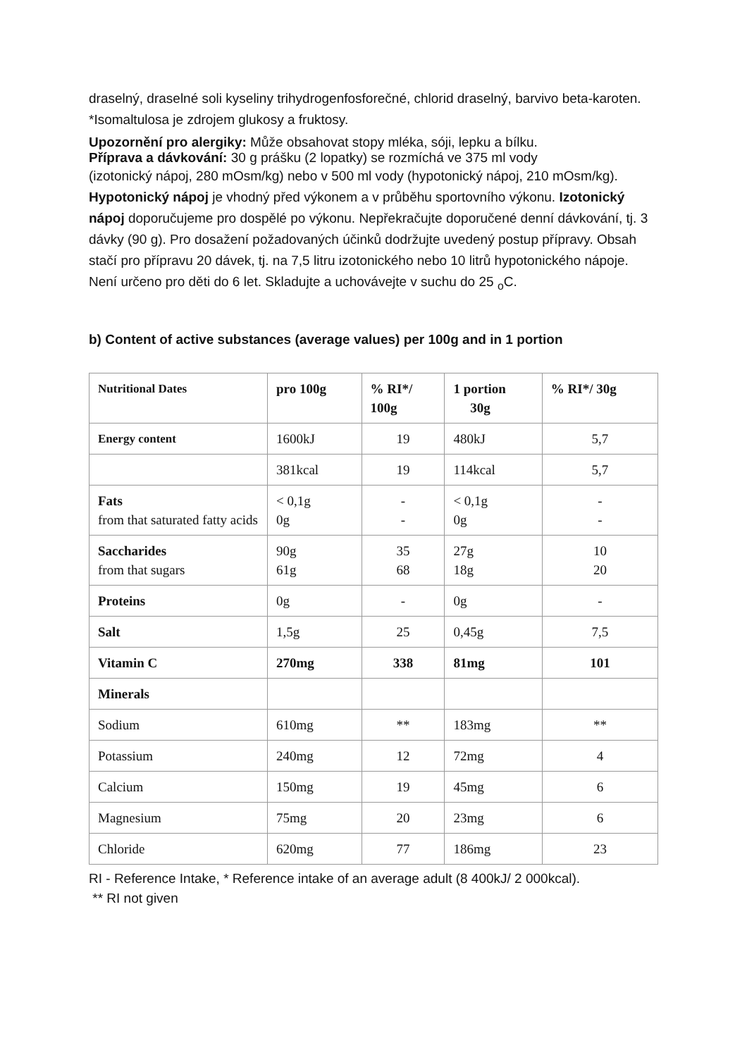draselný, draselné soli kyseliny trihydrogenfosforečné, chlorid draselný, barvivo beta-karoten. *Isomaltulosa je zdrojem glukosy a fruktosy.
Upozornění pro alergiky: Může obsahovat stopy mléka, sóji, lepku a bílku.
Příprava a dávkování: 30 g prášku (2 lopatky) se rozmíchá ve 375 ml vody
(izotonický nápoj, 280 mOsm/kg) nebo v 500 ml vody (hypotonický nápoj, 210 mOsm/kg). Hypotonický nápoj je vhodný před výkonem a v průběhu sportovního výkonu. Izotonický nápoj doporučujeme pro dospělé po výkonu. Nepřekračujte doporučené denní dávkování, tj. 3 dávky (90 g). Pro dosažení požadovaných účinků dodržujte uvedený postup přípravy. Obsah stačí pro přípravu 20 dávek, tj. na 7,5 litru izotonického nebo 10 litrů hypotonického nápoje. Není určeno pro děti do 6 let. Skladujte a uchovávejte v suchu do 25 <sub>o</sub>C.
b) Content of active substances (average values) per 100g and in 1 portion
| Nutritional Dates | pro 100g | % RI*/ 100g | 1 portion 30g | % RI*/ 30g |
| --- | --- | --- | --- | --- |
| Energy content | 1600kJ | 19 | 480kJ | 5,7 |
| | 381kcal | 19 | 114kcal | 5,7 |
| Fats from that saturated fatty acids | < 0,1g 0g | - - | < 0,1g 0g | - - |
| Saccharides from that sugars | 90g 61g | 35 68 | 27g 18g | 10 20 |
| Proteins | 0g | - | 0g | - |
| Salt | 1,5g | 25 | 0,45g | 7,5 |
| Vitamin C | 270mg | 338 | 81mg | 101 |
| Minerals | | | | |
| Sodium | 610mg | ** | 183mg | ** |
| Potassium | 240mg | 12 | 72mg | 4 |
| Calcium | 150mg | 19 | 45mg | 6 |
| Magnesium | 75mg | 20 | 23mg | 6 |
| Chloride | 620mg | 77 | 186mg | 23 |
RI - Reference Intake, * Reference intake of an average adult (8 400kJ/ 2 000kcal).
** RI not given